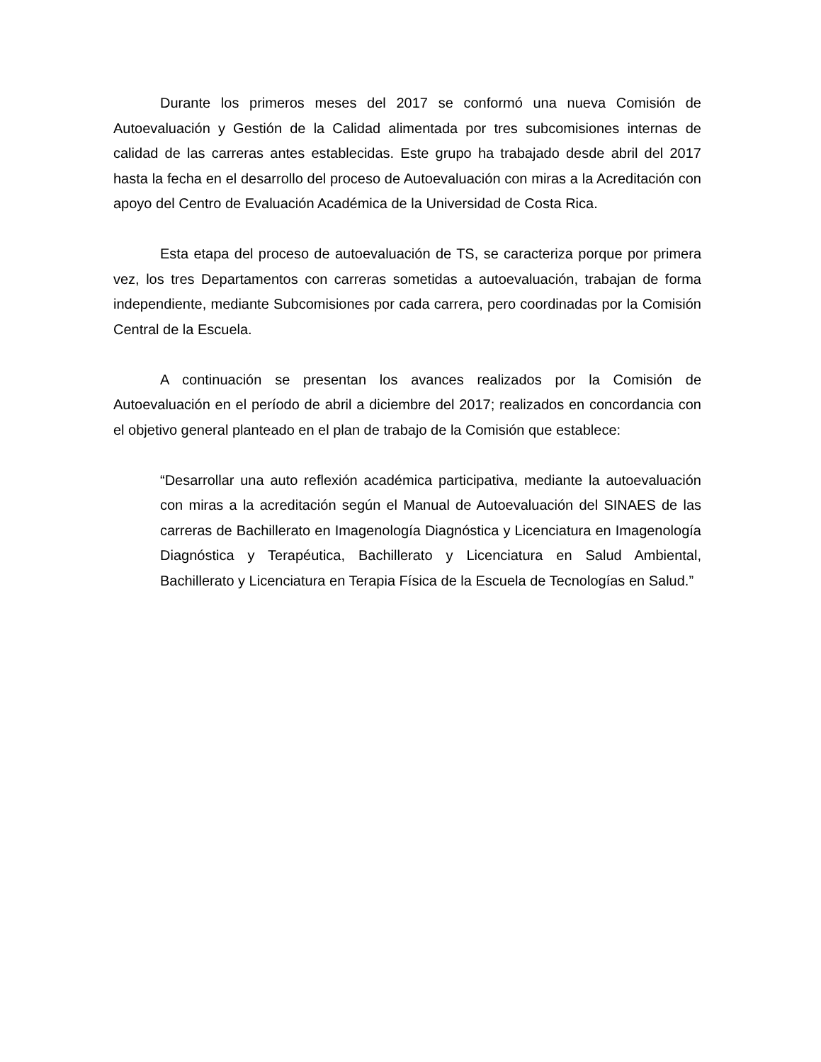Durante los primeros meses del 2017 se conformó una nueva Comisión de Autoevaluación y Gestión de la Calidad alimentada por tres subcomisiones internas de calidad de las carreras antes establecidas. Este grupo ha trabajado desde abril del 2017 hasta la fecha en el desarrollo del proceso de Autoevaluación con miras a la Acreditación con apoyo del Centro de Evaluación Académica de la Universidad de Costa Rica.
Esta etapa del proceso de autoevaluación de TS, se caracteriza porque por primera vez, los tres Departamentos con carreras sometidas a autoevaluación, trabajan de forma independiente, mediante Subcomisiones por cada carrera, pero coordinadas por la Comisión Central de la Escuela.
A continuación se presentan los avances realizados por la Comisión de Autoevaluación en el período de abril a diciembre del 2017; realizados en concordancia con el objetivo general planteado en el plan de trabajo de la Comisión que establece:
“Desarrollar una auto reflexión académica participativa, mediante la autoevaluación con miras a la acreditación según el Manual de Autoevaluación del SINAES de las carreras de Bachillerato en Imagenología Diagnóstica y Licenciatura en Imagenología Diagnóstica y Terapéutica, Bachillerato y Licenciatura en Salud Ambiental, Bachillerato y Licenciatura en Terapia Física de la Escuela de Tecnologías en Salud.”